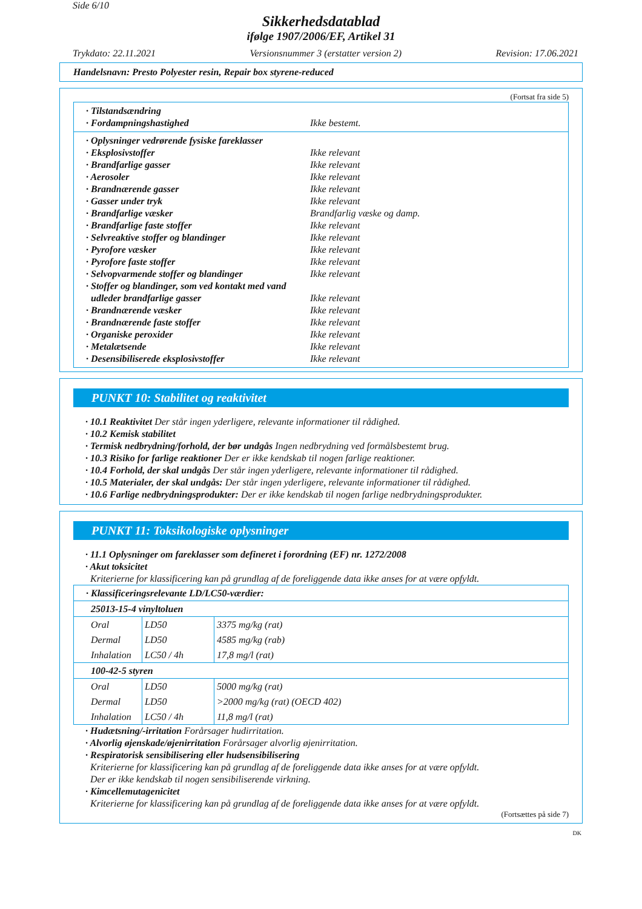Side 6/10
Sikkerhedsdatablad
ifølge 1907/2006/EF, Artikel 31
Trykdato: 22.11.2021 Versionsnummer 3 (erstatter version 2) Revision: 17.06.2021
Handelsnavn: Presto Polyester resin, Repair box styrene-reduced
(Fortsat fra side 5)
· Tilstandsændring
· Fordampningshastighed Ikke bestemt.
· Oplysninger vedrørende fysiske fareklasser
· Eksplosivstoffer Ikke relevant
· Brandfarlige gasser Ikke relevant
· Aerosoler Ikke relevant
· Brandnærende gasser Ikke relevant
· Gasser under tryk Ikke relevant
· Brandfarlige væsker Brandfarlig væske og damp.
· Brandfarlige faste stoffer Ikke relevant
· Selvreaktive stoffer og blandinger Ikke relevant
· Pyrofore væsker Ikke relevant
· Pyrofore faste stoffer Ikke relevant
· Selvopvarmende stoffer og blandinger Ikke relevant
· Stoffer og blandinger, som ved kontakt med vand
udleder brandfarlige gasser Ikke relevant
· Brandnærende væsker Ikke relevant
· Brandnærende faste stoffer Ikke relevant
· Organiske peroxider Ikke relevant
· Metalætsende Ikke relevant
· Desensibiliserede eksplosivstoffer Ikke relevant
PUNKT 10: Stabilitet og reaktivitet
· 10.1 Reaktivitet Der står ingen yderligere, relevante informationer til rådighed.
· 10.2 Kemisk stabilitet
· Termisk nedbrydning/forhold, der bør undgås Ingen nedbrydning ved formålsbestemt brug.
· 10.3 Risiko for farlige reaktioner Der er ikke kendskab til nogen farlige reaktioner.
· 10.4 Forhold, der skal undgås Der står ingen yderligere, relevante informationer til rådighed.
· 10.5 Materialer, der skal undgås: Der står ingen yderligere, relevante informationer til rådighed.
· 10.6 Farlige nedbrydningsprodukter: Der er ikke kendskab til nogen farlige nedbrydningsprodukter.
PUNKT 11: Toksikologiske oplysninger
· 11.1 Oplysninger om fareklasser som defineret i forordning (EF) nr. 1272/2008
· Akut toksicitet
Kriterierne for klassificering kan på grundlag af de foreliggende data ikke anses for at være opfyldt.
| · Klassificeringsrelevante LD/LC50-værdier: | | |
| 25013-15-4 vinyltoluen | | |
| Oral | LD50 | 3375 mg/kg (rat) |
| Dermal | LD50 | 4585 mg/kg (rab) |
| Inhalation | LC50 / 4h | 17,8 mg/l (rat) |
| 100-42-5 styren | | |
| Oral | LD50 | 5000 mg/kg (rat) |
| Dermal | LD50 | >2000 mg/kg (rat) (OECD 402) |
| Inhalation | LC50 / 4h | 11,8 mg/l (rat) |
· Hudætsning/-irritation Forårsager hudirritation.
· Alvorlig øjenskade/øjenirritation Forårsager alvorlig øjenirritation.
· Respiratorisk sensibilisering eller hudsensibilisering
Kriterierne for klassificering kan på grundlag af de foreliggende data ikke anses for at være opfyldt.
Der er ikke kendskab til nogen sensibiliserende virkning.
· Kimcellemutagenicitet
Kriterierne for klassificering kan på grundlag af de foreliggende data ikke anses for at være opfyldt.
(Fortsættes på side 7)
DK